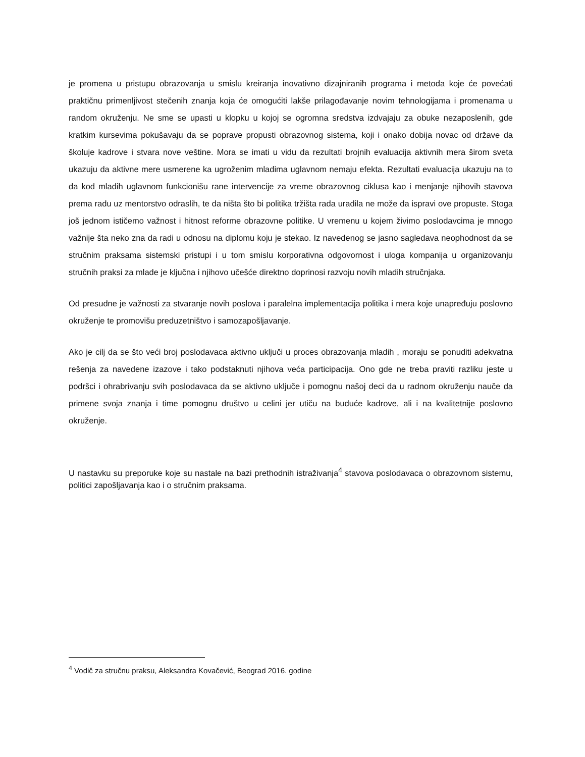je promena u pristupu obrazovanja u smislu kreiranja inovativno dizajniranih programa i metoda koje će povećati praktičnu primenljivost stečenih znanja koja će omogućiti lakše prilagođavanje novim tehnologijama i promenama u random okruženju. Ne sme se upasti u klopku u kojoj se ogromna sredstva izdvajaju za obuke nezaposlenih, gde kratkim kursevima pokušavaju da se poprave propusti obrazovnog sistema, koji i onako dobija novac od države da školuje kadrove i stvara nove veštine. Mora se imati u vidu da rezultati brojnih evaluacija aktivnih mera širom sveta ukazuju da aktivne mere usmerene ka ugroženim mladima uglavnom nemaju efekta. Rezultati evaluacija ukazuju na to da kod mladih uglavnom funkcionišu rane intervencije za vreme obrazovnog ciklusa kao i menjanje njihovih stavova prema radu uz mentorstvo odraslih, te da ništa što bi politika tržišta rada uradila ne može da ispravi ove propuste. Stoga još jednom ističemo važnost i hitnost reforme obrazovne politike. U vremenu u kojem živimo poslodavcima je mnogo važnije šta neko zna da radi u odnosu na diplomu koju je stekao. Iz navedenog se jasno sagledava neophodnost da se stručnim praksama sistemski pristupi i u tom smislu korporativna odgovornost i uloga kompanija u organizovanju stručnih praksi za mlade je ključna i njihovo učešće direktno doprinosi razvoju novih mladih stručnjaka.
Od presudne je važnosti za stvaranje novih poslova i paralelna implementacija politika i mera koje unapređuju poslovno okruženje te promovišu preduzetništvo i samozapošljavanje.
Ako je cilj da se što veći broj poslodavaca aktivno uključi u proces obrazovanja mladih , moraju se ponuditi adekvatna rešenja za navedene izazove i tako podstaknuti njihova veća participacija. Ono gde ne treba praviti razliku jeste u podršci i ohrabrivanju svih poslodavaca da se aktivno uključe i pomognu našoj deci da u radnom okruženju nauče da primene svoja znanja i time pomognu društvo u celini jer utiču na buduće kadrove, ali i na kvalitetnije poslovno okruženje.
U nastavku su preporuke koje su nastale na bazi prethodnih istraživanja<sup>4</sup> stavova poslodavaca o obrazovnom sistemu, politici zapošljavanja kao i o stručnim praksama.
<sup>4</sup> Vodič za stručnu praksu, Aleksandra Kovačević, Beograd 2016. godine